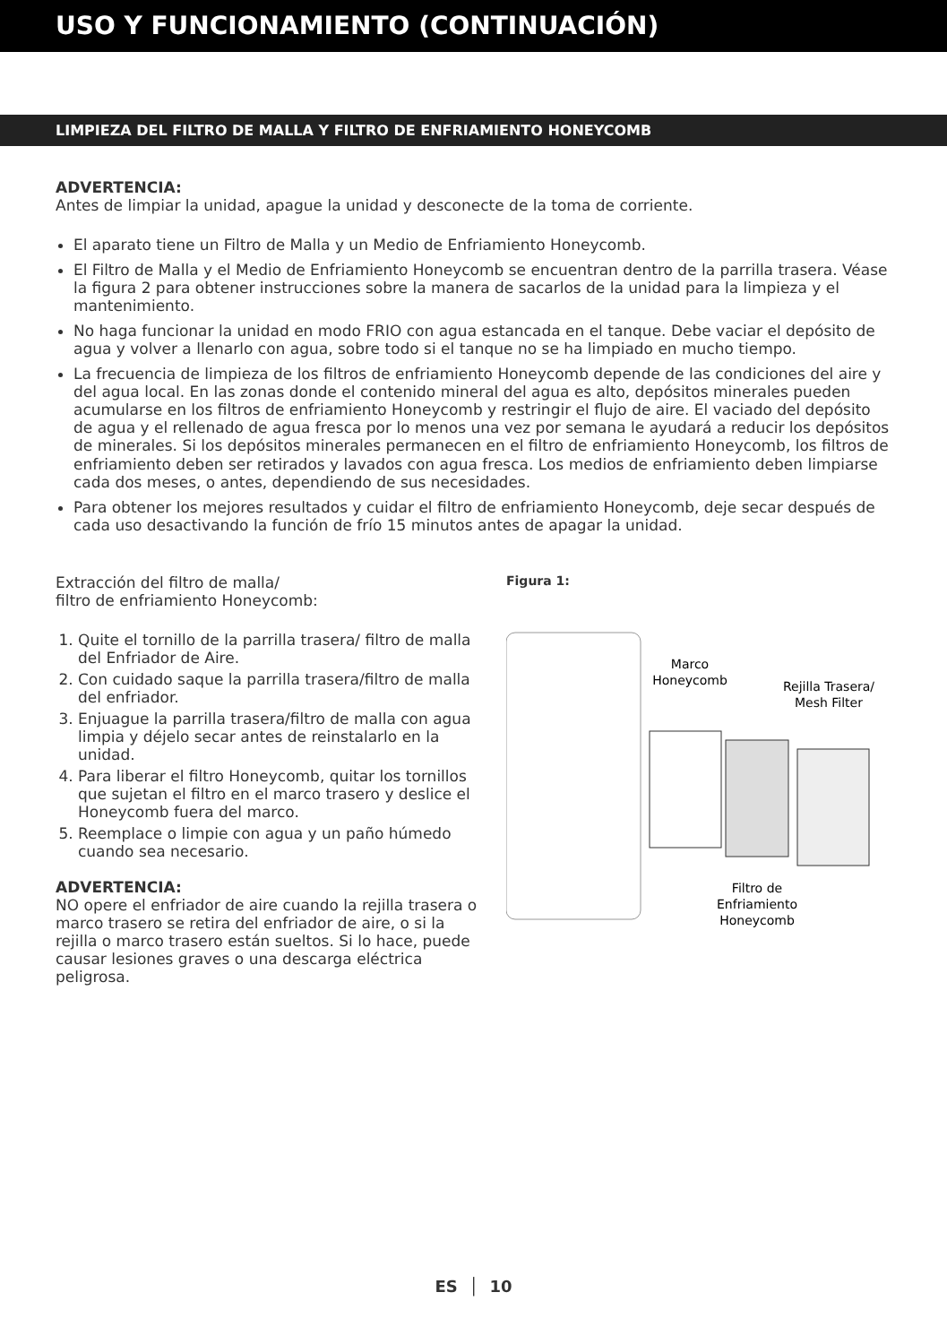USO Y FUNCIONAMIENTO (CONTINUACIÓN)
LIMPIEZA DEL FILTRO DE MALLA Y FILTRO DE ENFRIAMIENTO HONEYCOMB
ADVERTENCIA:
Antes de limpiar la unidad, apague la unidad y desconecte de la toma de corriente.
El aparato tiene un Filtro de Malla y un Medio de Enfriamiento Honeycomb.
El Filtro de Malla y el Medio de Enfriamiento Honeycomb se encuentran dentro de la parrilla trasera. Véase la figura 2 para obtener instrucciones sobre la manera de sacarlos de la unidad para la limpieza y el mantenimiento.
No haga funcionar la unidad en modo FRIO con agua estancada en el tanque. Debe vaciar el depósito de agua y volver a llenarlo con agua, sobre todo si el tanque no se ha limpiado en mucho tiempo.
La frecuencia de limpieza de los filtros de enfriamiento Honeycomb depende de las condiciones del aire y del agua local. En las zonas donde el contenido mineral del agua es alto, depósitos minerales pueden acumularse en los filtros de enfriamiento Honeycomb y restringir el flujo de aire. El vaciado del depósito de agua y el rellenado de agua fresca por lo menos una vez por semana le ayudará a reducir los depósitos de minerales. Si los depósitos minerales permanecen en el filtro de enfriamiento Honeycomb, los filtros de enfriamiento deben ser retirados y lavados con agua fresca. Los medios de enfriamiento deben limpiarse cada dos meses, o antes, dependiendo de sus necesidades.
Para obtener los mejores resultados y cuidar el filtro de enfriamiento Honeycomb, deje secar después de cada uso desactivando la función de frío 15 minutos antes de apagar la unidad.
Extracción del filtro de malla/
filtro de enfriamiento Honeycomb:
1. Quite el tornillo de la parrilla trasera/ filtro de malla del Enfriador de Aire.
2. Con cuidado saque la parrilla trasera/filtro de malla del enfriador.
3. Enjuague la parrilla trasera/filtro de malla con agua limpia y déjelo secar antes de reinstalarlo en la unidad.
4. Para liberar el filtro Honeycomb, quitar los tornillos que sujetan el filtro en el marco trasero y deslice el Honeycomb fuera del marco.
5. Reemplace o limpie con agua y un paño húmedo cuando sea necesario.
ADVERTENCIA:
NO opere el enfriador de aire cuando la rejilla trasera o marco trasero se retira del enfriador de aire, o si la rejilla o marco trasero están sueltos. Si lo hace, puede causar lesiones graves o una descarga eléctrica peligrosa.
Figura 1:
Marco
Honeycomb
Rejilla Trasera/
Mesh Filter
Filtro de
Enfriamiento
Honeycomb
ES │ 10